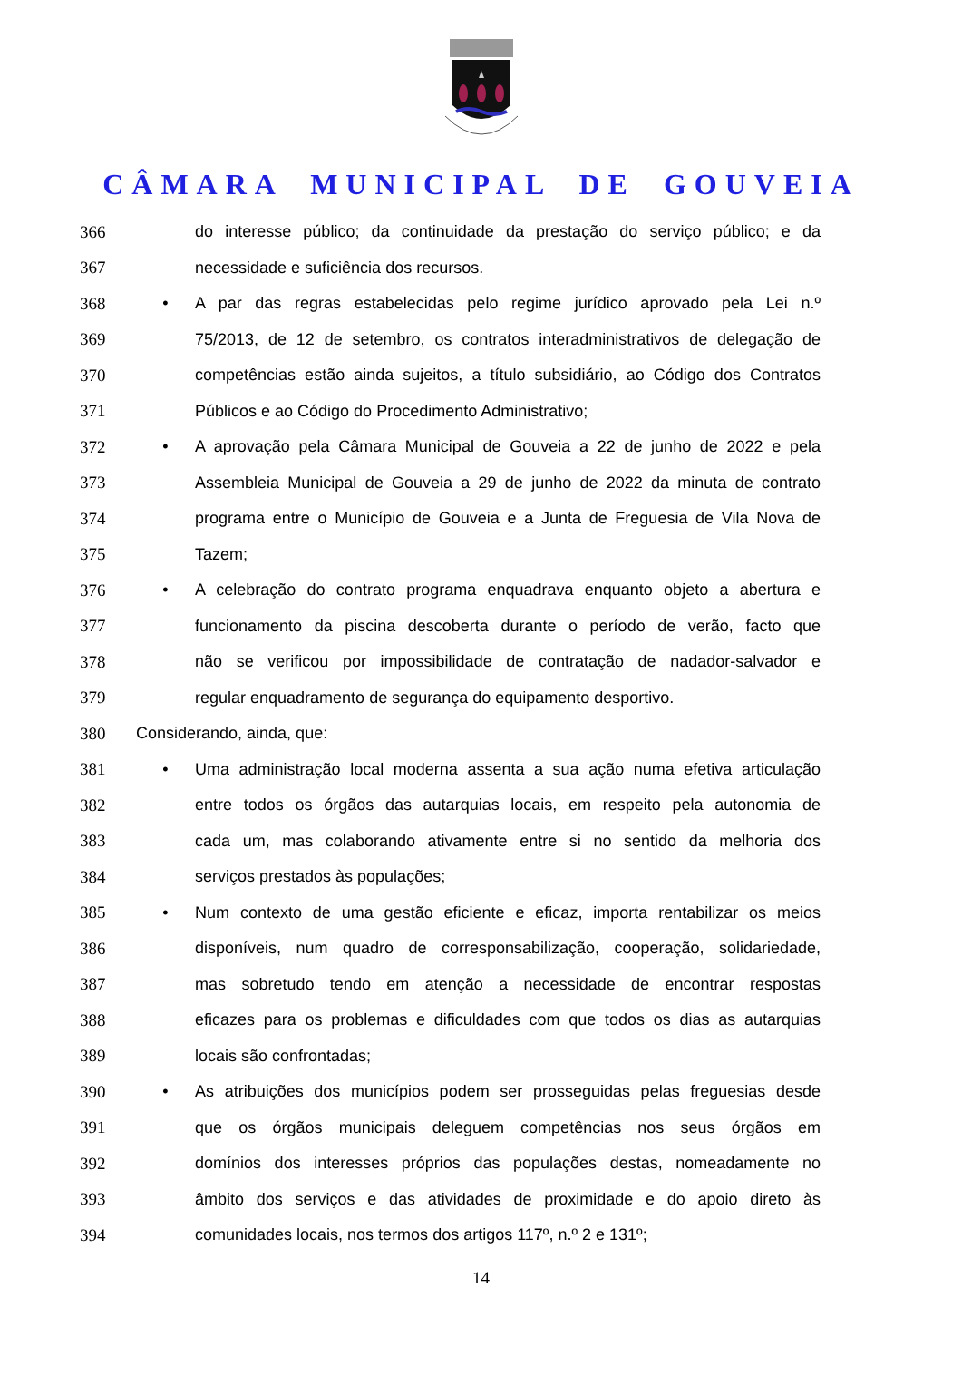CÂMARA MUNICIPAL DE GOUVEIA
366 do interesse público; da continuidade da prestação do serviço público; e da
367 necessidade e suficiência dos recursos.
368 • A par das regras estabelecidas pelo regime jurídico aprovado pela Lei n.º
369 75/2013, de 12 de setembro, os contratos interadministrativos de delegação de
370 competências estão ainda sujeitos, a título subsidiário, ao Código dos Contratos
371 Públicos e ao Código do Procedimento Administrativo;
372 • A aprovação pela Câmara Municipal de Gouveia a 22 de junho de 2022 e pela
373 Assembleia Municipal de Gouveia a 29 de junho de 2022 da minuta de contrato
374 programa entre o Município de Gouveia e a Junta de Freguesia de Vila Nova de
375 Tazem;
376 • A celebração do contrato programa enquadrava enquanto objeto a abertura e
377 funcionamento da piscina descoberta durante o período de verão, facto que
378 não se verificou por impossibilidade de contratação de nadador-salvador e
379 regular enquadramento de segurança do equipamento desportivo.
380 Considerando, ainda, que:
381 • Uma administração local moderna assenta a sua ação numa efetiva articulação
382 entre todos os órgãos das autarquias locais, em respeito pela autonomia de
383 cada um, mas colaborando ativamente entre si no sentido da melhoria dos
384 serviços prestados às populações;
385 • Num contexto de uma gestão eficiente e eficaz, importa rentabilizar os meios
386 disponíveis, num quadro de corresponsabilização, cooperação, solidariedade,
387 mas sobretudo tendo em atenção a necessidade de encontrar respostas
388 eficazes para os problemas e dificuldades com que todos os dias as autarquias
389 locais são confrontadas;
390 • As atribuições dos municípios podem ser prosseguidas pelas freguesias desde
391 que os órgãos municipais deleguem competências nos seus órgãos em
392 domínios dos interesses próprios das populações destas, nomeadamente no
393 âmbito dos serviços e das atividades de proximidade e do apoio direto às
394 comunidades locais, nos termos dos artigos 117º, n.º 2 e 131º;
14